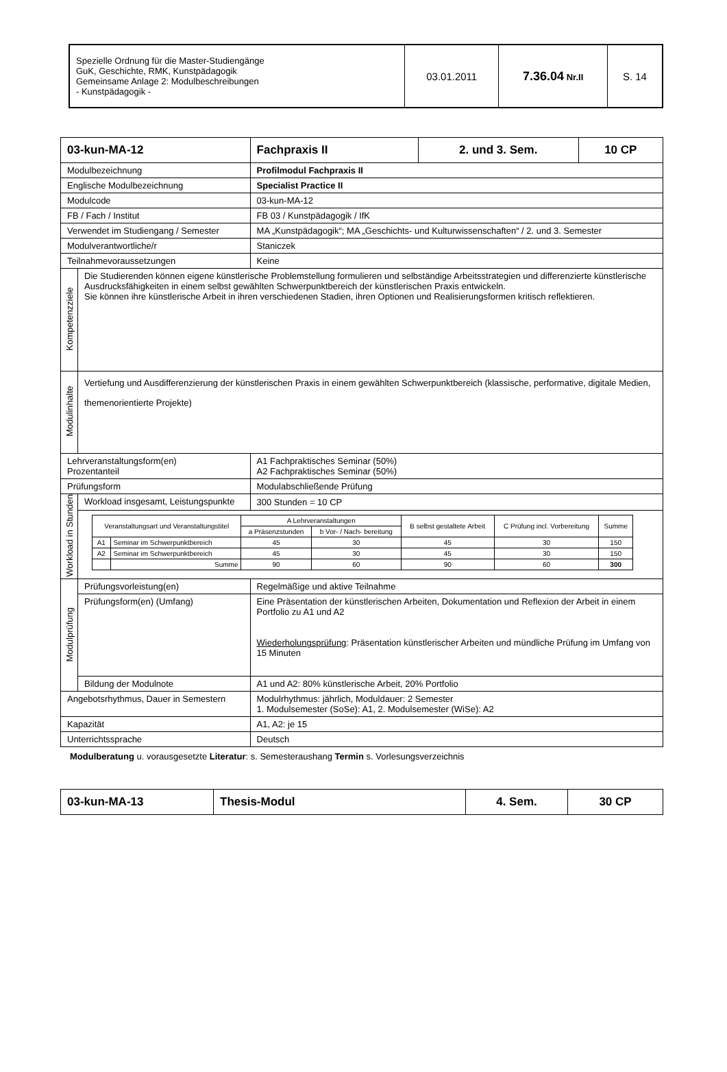| Spezielle Ordnung für die Master-Studiengänge GuK, Geschichte, RMK, Kunstpädagogik Gemeinsame Anlage 2: Modulbeschreibungen - Kunstpädagogik - | 03.01.2011 | 7.36.04 Nr.II | S. 14 |
| 03-kun-MA-12 | | Fachpraxis II | 2. und 3. Sem. | 10 CP |
| Modulbezeichnung | | Profilmodul Fachpraxis II | | |
| Englische Modulbezeichnung | | Specialist Practice II | | |
| Modulcode | | 03-kun-MA-12 | | |
| FB / Fach / Institut | | FB 03 / Kunstpädagogik / IfK | | |
| Verwendet im Studiengang / Semester | | MA „Kunstpädagogik“; MA „Geschichts- und Kulturwissenschaften“ / 2. und 3. Semester | | |
| Modulverantwortliche/r | | Staniczek | | |
| Teilnahmevoraussetzungen | | Keine | | |
| Kompetenzziele | Die Studierenden können eigene künstlerische Problemstellung formulieren und selbständige Arbeitsstrategien und differenzierte künstlerische Ausdrucksfähigkeiten in einem selbst gewählten Schwerpunktbereich der künstlerischen Praxis entwickeln. Sie können ihre künstlerische Arbeit in ihren verschiedenen Stadien, ihren Optionen und Realisierungsformen kritisch reflektieren. | | | |
| Modulinhalte | Vertiefung und Ausdifferenzierung der künstlerischen Praxis in einem gewählten Schwerpunktbereich (klassische, performative, digitale Medien, themenorientierte Projekte) | | | |
| Lehrveranstaltungsform(en) Prozentanteil | | A1 Fachpraktisches Seminar (50%) A2 Fachpraktisches Seminar (50%) | | |
| Prüfungsform | | Modulabschließende Prüfung | | |
| Workload in Stunden | Workload insgesamt, Leistungspunkte | 300 Stunden = 10 CP | | |
| | / Veranstaltungsart und Veranstaltungstitel / / A Lehrveranstaltungen / / B selbst gestaltete Arbeit / C Prüfung incl. Vorbereitung / Summe / / --- / --- / --- / --- / --- / --- / --- / / / / a Präsenzstunden / b Vor- / Nach- bereitung / / / / / A1 / Seminar im Schwerpunktbereich / 45 / 30 / 45 / 30 / 150 / / A2 / Seminar im Schwerpunktbereich / 45 / 30 / 45 / 30 / 150 / / / Summe / 90 / 60 / 90 / 60 / 300 / | | | |
| Modulprüfung | Prüfungsvorleistung(en) | Regelmäßige und aktive Teilnahme | | |
| | Prüfungsform(en) (Umfang) | Eine Präsentation der künstlerischen Arbeiten, Dokumentation und Reflexion der Arbeit in einem Portfolio zu A1 und A2 Wiederholungsprüfung : Präsentation künstlerischer Arbeiten und mündliche Prüfung im Umfang von 15 Minuten | | |
| | Bildung der Modulnote | A1 und A2: 80% künstlerische Arbeit, 20% Portfolio | | |
| Angebotsrhythmus, Dauer in Semestern | | Modulrhythmus: jährlich, Moduldauer: 2 Semester 1. Modulsemester (SoSe): A1, 2. Modulsemester (WiSe): A2 | | |
| Kapazität | | A1, A2: je 15 | | |
| Unterrichtssprache | | Deutsch | | |
Modulberatung u. vorausgesetzte Literatur: s. Semesteraushang Termin s. Vorlesungsverzeichnis
| 03-kun-MA-13 | Thesis-Modul | 4. Sem. | 30 CP |